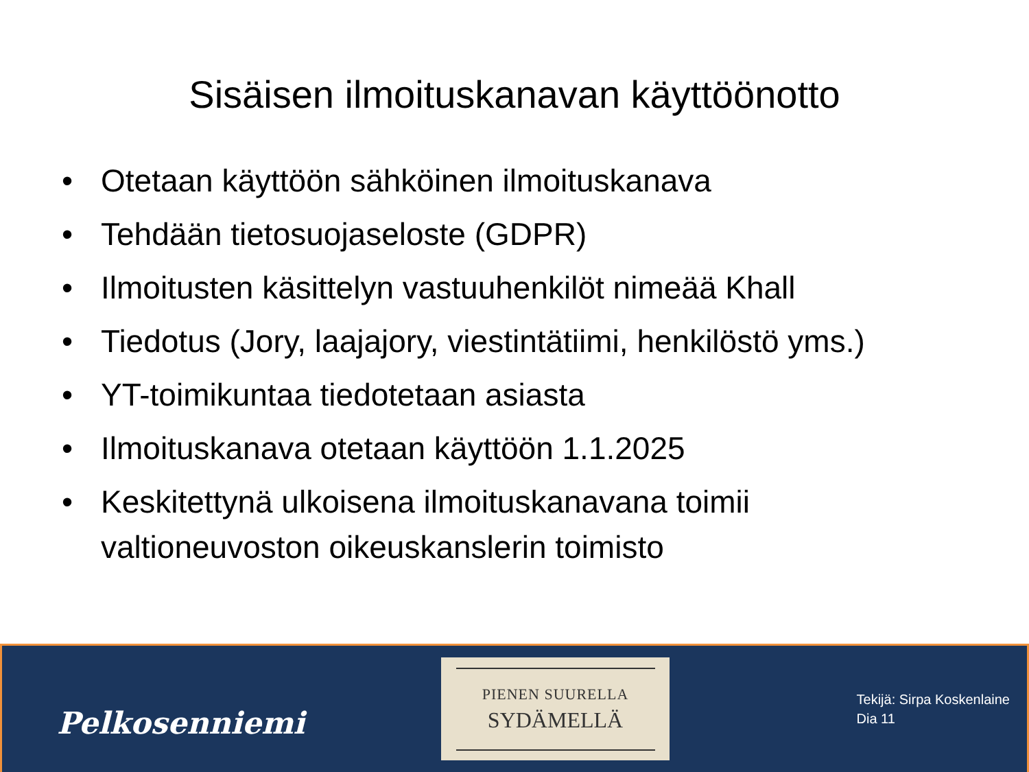Sisäisen ilmoituskanavan käyttöönotto
• Otetaan käyttöön sähköinen ilmoituskanava
• Tehdään tietosuojaseloste (GDPR)
• Ilmoitusten käsittelyn vastuuhenkilöt nimeää Khall
• Tiedotus (Jory, laajajory, viestintätiimi, henkilöstö yms.)
• YT-toimikuntaa tiedotetaan asiasta
• Ilmoituskanava otetaan käyttöön 1.1.2025
• Keskitettynä ulkoisena ilmoituskanavana toimii valtioneuvoston oikeuskanslerin toimisto
Pelkosenniemi
PIENEN SUURELLA
SYDÄMELLÄ
Tekijä: Sirpa Koskenlaine
Dia 11